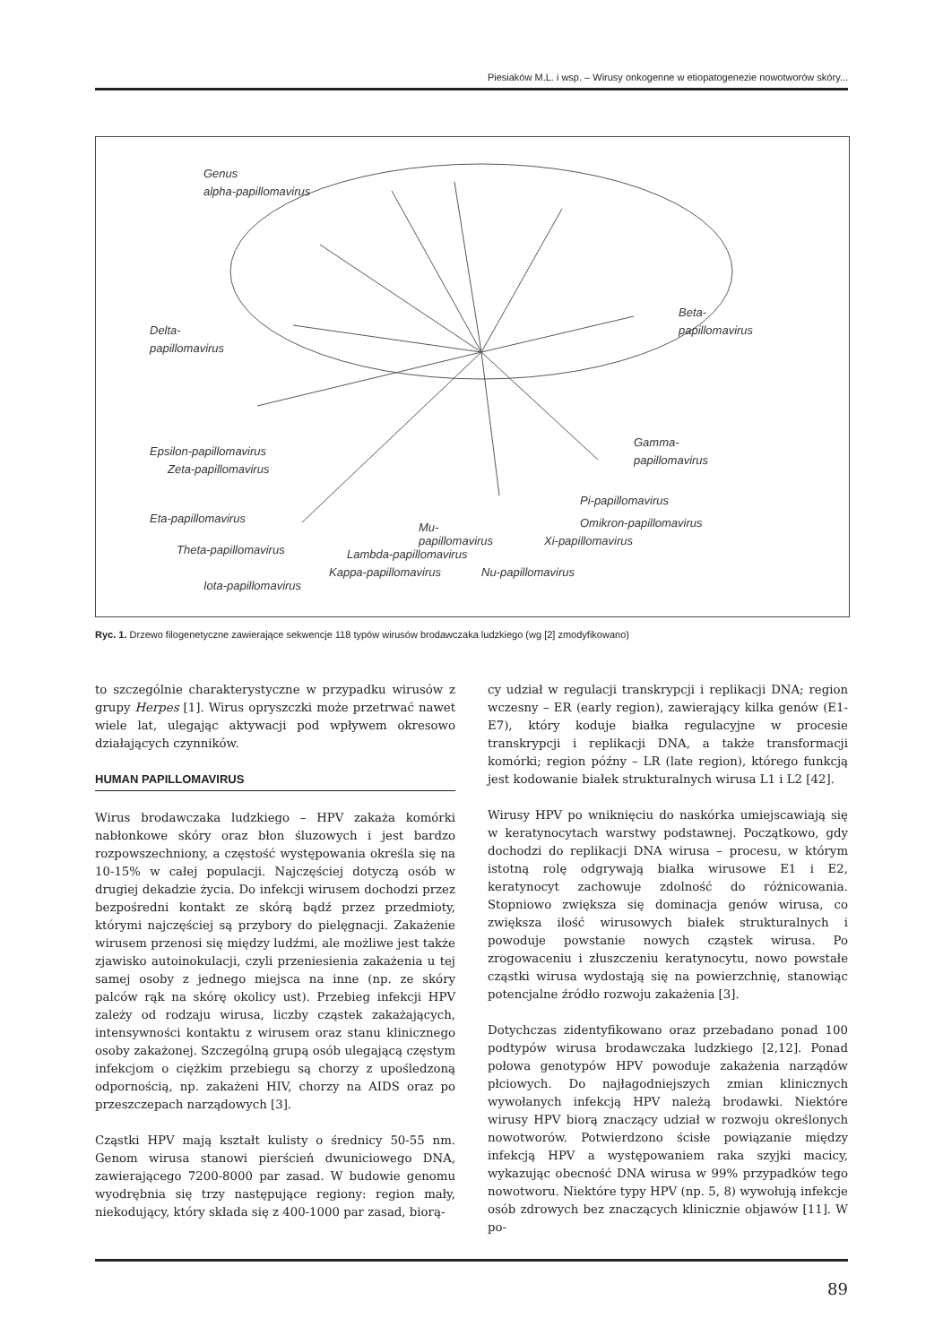Piesiaków M.L. i wsp. – Wirusy onkogenne w etiopatogenezie nowotworów skóry...
Genus
alpha-papillomavirus
Delta-
papillomavirus
Beta-
papillomavirus
Epsilon-papillomavirus
Zeta-papillomavirus
Gamma-
papillomavirus
Eta-papillomavirus
Theta-papillomavirus
Iota-papillomavirus
Kappa-papillomavirus
Lambda-papillomavirus
Mu-
papillomavirus
Nu-papillomavirus
Xi-papillomavirus
Pi-papillomavirus
Omikron-papillomavirus
Ryc. 1. Drzewo filogenetyczne zawierające sekwencje 118 typów wirusów brodawczaka ludzkiego (wg [2] zmodyfikowano)
to szczególnie charakterystyczne w przypadku wirusów z grupy Herpes [1]. Wirus opryszczki może przetrwać nawet wiele lat, ulegając aktywacji pod wpływem okresowo działających czynników.
HUMAN PAPILLOMAVIRUS
Wirus brodawczaka ludzkiego – HPV zakaża komórki nabłonkowe skóry oraz błon śluzowych i jest bardzo rozpowszechniony, a częstość występowania określa się na 10-15% w całej populacji. Najczęściej dotyczą osób w drugiej dekadzie życia. Do infekcji wirusem dochodzi przez bezpośredni kontakt ze skórą bądź przez przedmioty, którymi najczęściej są przybory do pielęgnacji. Zakażenie wirusem przenosi się między ludźmi, ale możliwe jest także zjawisko autoinokulacji, czyli przeniesienia zakażenia u tej samej osoby z jednego miejsca na inne (np. ze skóry palców rąk na skórę okolicy ust). Przebieg infekcji HPV zależy od rodzaju wirusa, liczby cząstek zakażających, intensywności kontaktu z wirusem oraz stanu klinicznego osoby zakażonej. Szczególną grupą osób ulegającą częstym infekcjom o ciężkim przebiegu są chorzy z upośledzoną odpornością, np. zakażeni HIV, chorzy na AIDS oraz po przeszczepach narządowych [3].
Cząstki HPV mają kształt kulisty o średnicy 50-55 nm. Genom wirusa stanowi pierścień dwuniciowego DNA, zawierającego 7200-8000 par zasad. W budowie genomu wyodrębnia się trzy następujące regiony: region mały, niekodujący, który składa się z 400-1000 par zasad, biorą-
cy udział w regulacji transkrypcji i replikacji DNA; region wczesny – ER (early region), zawierający kilka genów (E1-E7), który koduje białka regulacyjne w procesie transkrypcji i replikacji DNA, a także transformacji komórki; region późny – LR (late region), którego funkcją jest kodowanie białek strukturalnych wirusa L1 i L2 [42].
Wirusy HPV po wniknięciu do naskórka umiejscawiają się w keratynocytach warstwy podstawnej. Początkowo, gdy dochodzi do replikacji DNA wirusa – procesu, w którym istotną rolę odgrywają białka wirusowe E1 i E2, keratynocyt zachowuje zdolność do różnicowania. Stopniowo zwiększa się dominacja genów wirusa, co zwiększa ilość wirusowych białek strukturalnych i powoduje powstanie nowych cząstek wirusa. Po zrogowaceniu i złuszczeniu keratynocytu, nowo powstałe cząstki wirusa wydostają się na powierzchnię, stanowiąc potencjalne źródło rozwoju zakażenia [3].
Dotychczas zidentyfikowano oraz przebadano ponad 100 podtypów wirusa brodawczaka ludzkiego [2,12]. Ponad połowa genotypów HPV powoduje zakażenia narządów płciowych. Do najłagodniejszych zmian klinicznych wywołanych infekcją HPV należą brodawki. Niektóre wirusy HPV biorą znaczący udział w rozwoju określonych nowotworów. Potwierdzono ścisłe powiązanie między infekcją HPV a występowaniem raka szyjki macicy, wykazując obecność DNA wirusa w 99% przypadków tego nowotworu. Niektóre typy HPV (np. 5, 8) wywołują infekcje osób zdrowych bez znaczących klinicznie objawów [11]. W po-
89